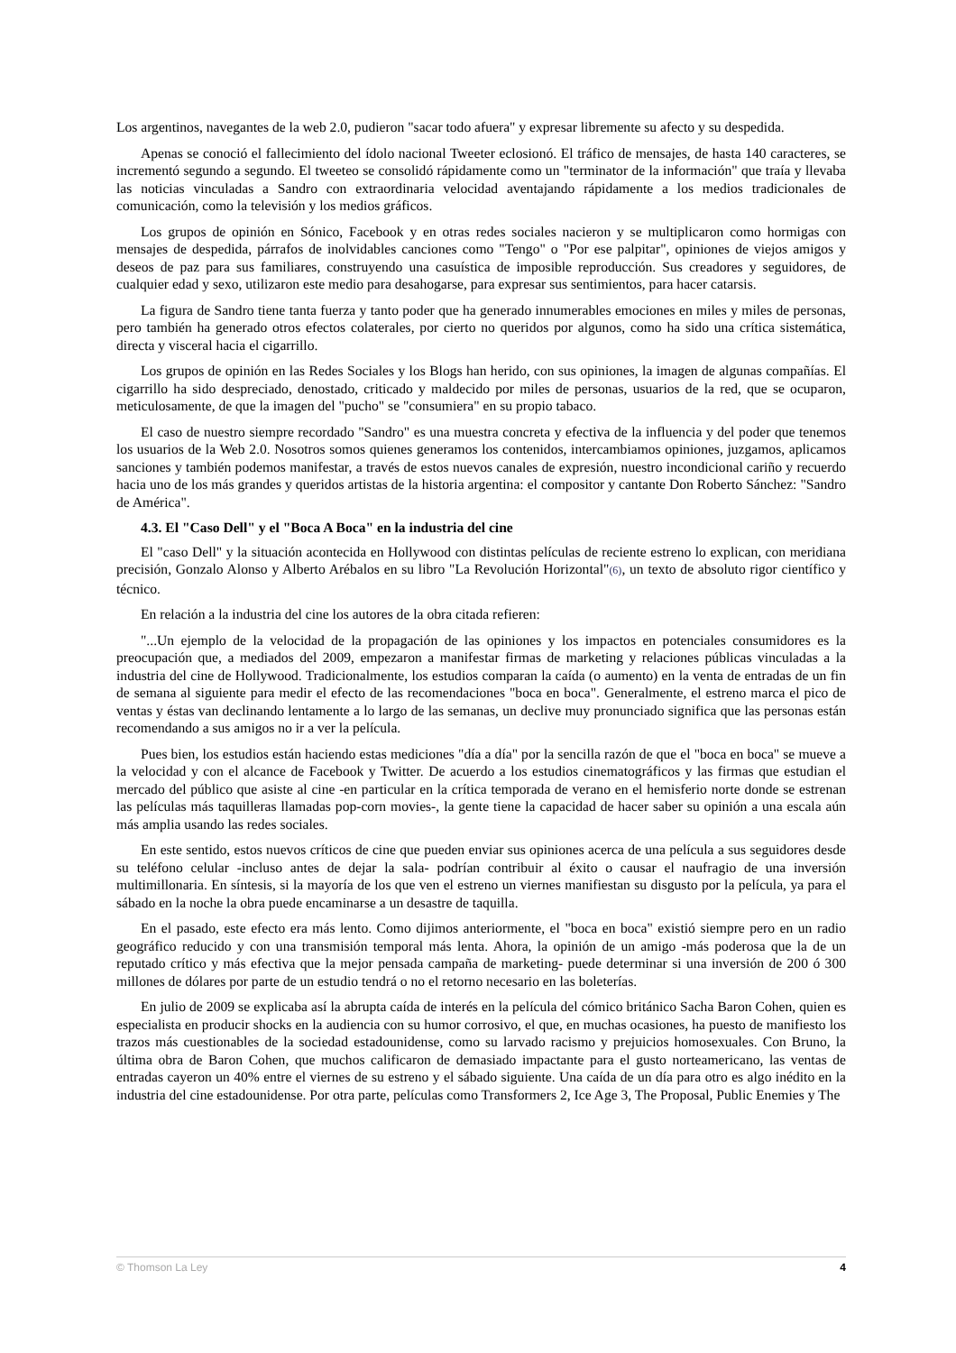Los argentinos, navegantes de la web 2.0, pudieron "sacar todo afuera" y expresar libremente su afecto y su despedida.
Apenas se conoció el fallecimiento del ídolo nacional Tweeter eclosionó. El tráfico de mensajes, de hasta 140 caracteres, se incrementó segundo a segundo. El tweeteo se consolidó rápidamente como un "terminator de la información" que traía y llevaba las noticias vinculadas a Sandro con extraordinaria velocidad aventajando rápidamente a los medios tradicionales de comunicación, como la televisión y los medios gráficos.
Los grupos de opinión en Sónico, Facebook y en otras redes sociales nacieron y se multiplicaron como hormigas con mensajes de despedida, párrafos de inolvidables canciones como "Tengo" o "Por ese palpitar", opiniones de viejos amigos y deseos de paz para sus familiares, construyendo una casuística de imposible reproducción. Sus creadores y seguidores, de cualquier edad y sexo, utilizaron este medio para desahogarse, para expresar sus sentimientos, para hacer catarsis.
La figura de Sandro tiene tanta fuerza y tanto poder que ha generado innumerables emociones en miles y miles de personas, pero también ha generado otros efectos colaterales, por cierto no queridos por algunos, como ha sido una crítica sistemática, directa y visceral hacia el cigarrillo.
Los grupos de opinión en las Redes Sociales y los Blogs han herido, con sus opiniones, la imagen de algunas compañías. El cigarrillo ha sido despreciado, denostado, criticado y maldecido por miles de personas, usuarios de la red, que se ocuparon, meticulosamente, de que la imagen del "pucho" se "consumiera" en su propio tabaco.
El caso de nuestro siempre recordado "Sandro" es una muestra concreta y efectiva de la influencia y del poder que tenemos los usuarios de la Web 2.0. Nosotros somos quienes generamos los contenidos, intercambiamos opiniones, juzgamos, aplicamos sanciones y también podemos manifestar, a través de estos nuevos canales de expresión, nuestro incondicional cariño y recuerdo hacia uno de los más grandes y queridos artistas de la historia argentina: el compositor y cantante Don Roberto Sánchez: "Sandro de América".
4.3. El "Caso Dell" y el "Boca A Boca" en la industria del cine
El "caso Dell" y la situación acontecida en Hollywood con distintas películas de reciente estreno lo explican, con meridiana precisión, Gonzalo Alonso y Alberto Arébalos en su libro "La Revolución Horizontal"(6), un texto de absoluto rigor científico y técnico.
En relación a la industria del cine los autores de la obra citada refieren:
"...Un ejemplo de la velocidad de la propagación de las opiniones y los impactos en potenciales consumidores es la preocupación que, a mediados del 2009, empezaron a manifestar firmas de marketing y relaciones públicas vinculadas a la industria del cine de Hollywood. Tradicionalmente, los estudios comparan la caída (o aumento) en la venta de entradas de un fin de semana al siguiente para medir el efecto de las recomendaciones "boca en boca". Generalmente, el estreno marca el pico de ventas y éstas van declinando lentamente a lo largo de las semanas, un declive muy pronunciado significa que las personas están recomendando a sus amigos no ir a ver la película.
Pues bien, los estudios están haciendo estas mediciones "día a día" por la sencilla razón de que el "boca en boca" se mueve a la velocidad y con el alcance de Facebook y Twitter. De acuerdo a los estudios cinematográficos y las firmas que estudian el mercado del público que asiste al cine -en particular en la crítica temporada de verano en el hemisferio norte donde se estrenan las películas más taquilleras llamadas pop-corn movies-, la gente tiene la capacidad de hacer saber su opinión a una escala aún más amplia usando las redes sociales.
En este sentido, estos nuevos críticos de cine que pueden enviar sus opiniones acerca de una película a sus seguidores desde su teléfono celular -incluso antes de dejar la sala- podrían contribuir al éxito o causar el naufragio de una inversión multimillonaria. En síntesis, si la mayoría de los que ven el estreno un viernes manifiestan su disgusto por la película, ya para el sábado en la noche la obra puede encaminarse a un desastre de taquilla.
En el pasado, este efecto era más lento. Como dijimos anteriormente, el "boca en boca" existió siempre pero en un radio geográfico reducido y con una transmisión temporal más lenta. Ahora, la opinión de un amigo -más poderosa que la de un reputado crítico y más efectiva que la mejor pensada campaña de marketing- puede determinar si una inversión de 200 ó 300 millones de dólares por parte de un estudio tendrá o no el retorno necesario en las boleterías.
En julio de 2009 se explicaba así la abrupta caída de interés en la película del cómico británico Sacha Baron Cohen, quien es especialista en producir shocks en la audiencia con su humor corrosivo, el que, en muchas ocasiones, ha puesto de manifiesto los trazos más cuestionables de la sociedad estadounidense, como su larvado racismo y prejuicios homosexuales. Con Bruno, la última obra de Baron Cohen, que muchos calificaron de demasiado impactante para el gusto norteamericano, las ventas de entradas cayeron un 40% entre el viernes de su estreno y el sábado siguiente. Una caída de un día para otro es algo inédito en la industria del cine estadounidense. Por otra parte, películas como Transformers 2, Ice Age 3, The Proposal, Public Enemies y The
© Thomson La Ley 4